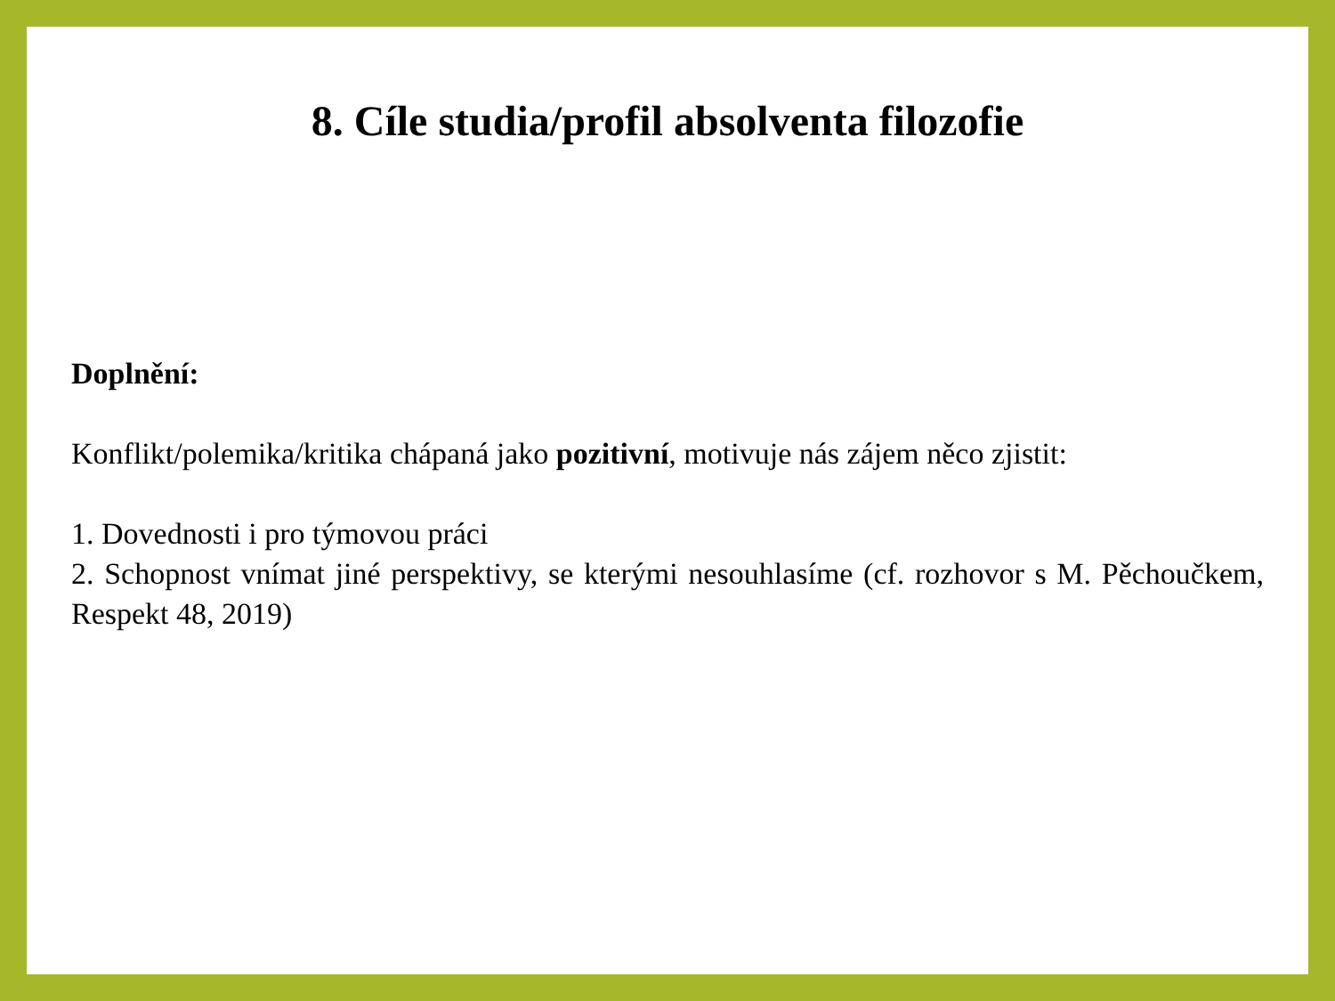8. Cíle studia/profil absolventa filozofie
Doplnění:
Konflikt/polemika/kritika chápaná jako pozitivní, motivuje nás zájem něco zjistit:
1. Dovednosti i pro týmovou práci
2. Schopnost vnímat jiné perspektivy, se kterými nesouhlasíme (cf. rozhovor s M. Pěchoučkem, Respekt 48, 2019)